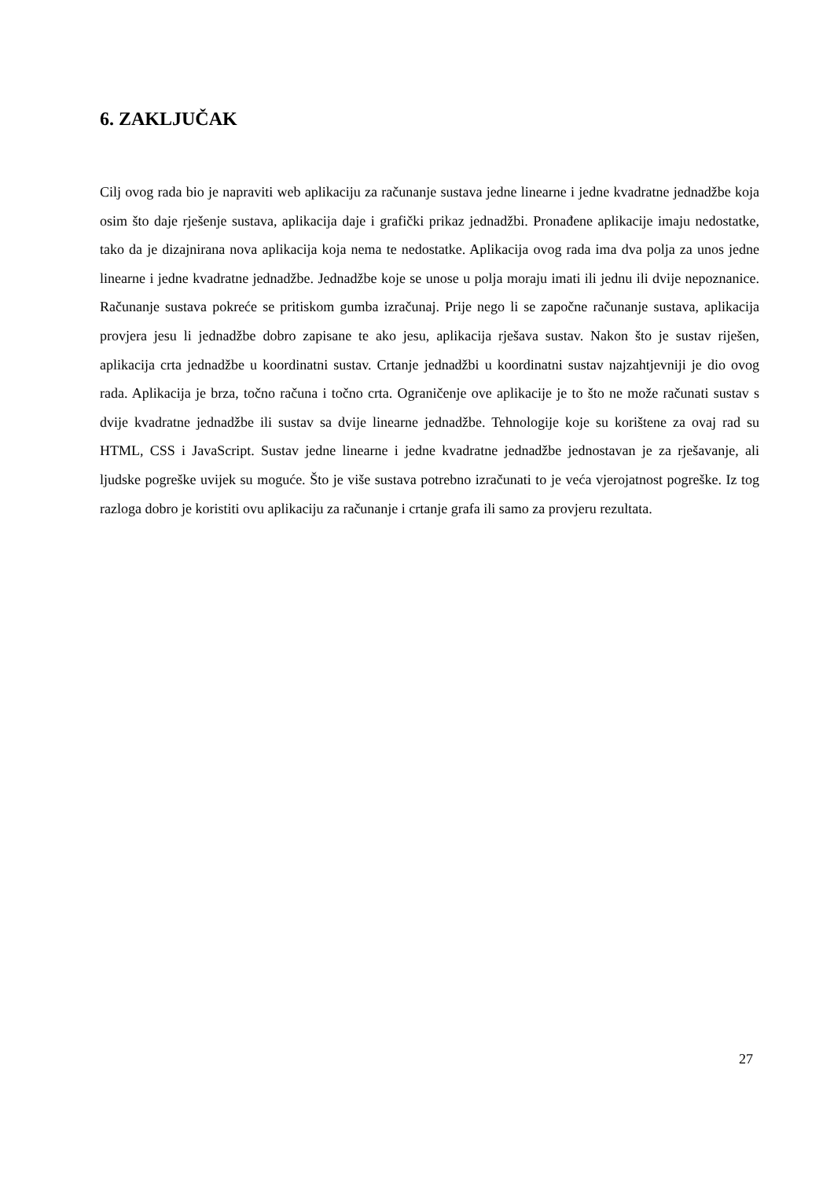6. ZAKLJUČAK
Cilj ovog rada bio je napraviti web aplikaciju za računanje sustava jedne linearne i jedne kvadratne jednadžbe koja osim što daje rješenje sustava, aplikacija daje i grafički prikaz jednadžbi. Pronađene aplikacije imaju nedostatke, tako da je dizajnirana nova aplikacija koja nema te nedostatke. Aplikacija ovog rada ima dva polja za unos jedne linearne i jedne kvadratne jednadžbe. Jednadžbe koje se unose u polja moraju imati ili jednu ili dvije nepoznanice. Računanje sustava pokreće se pritiskom gumba izračunaj. Prije nego li se započne računanje sustava, aplikacija provjera jesu li jednadžbe dobro zapisane te ako jesu, aplikacija rješava sustav. Nakon što je sustav riješen, aplikacija crta jednadžbe u koordinatni sustav. Crtanje jednadžbi u koordinatni sustav najzahtjevniji je dio ovog rada. Aplikacija je brza, točno računa i točno crta. Ograničenje ove aplikacije je to što ne može računati sustav s dvije kvadratne jednadžbe ili sustav sa dvije linearne jednadžbe. Tehnologije koje su korištene za ovaj rad su HTML, CSS i JavaScript. Sustav jedne linearne i jedne kvadratne jednadžbe jednostavan je za rješavanje, ali ljudske pogreške uvijek su moguće. Što je više sustava potrebno izračunati to je veća vjerojatnost pogreške. Iz tog razloga dobro je koristiti ovu aplikaciju za računanje i crtanje grafa ili samo za provjeru rezultata.
27